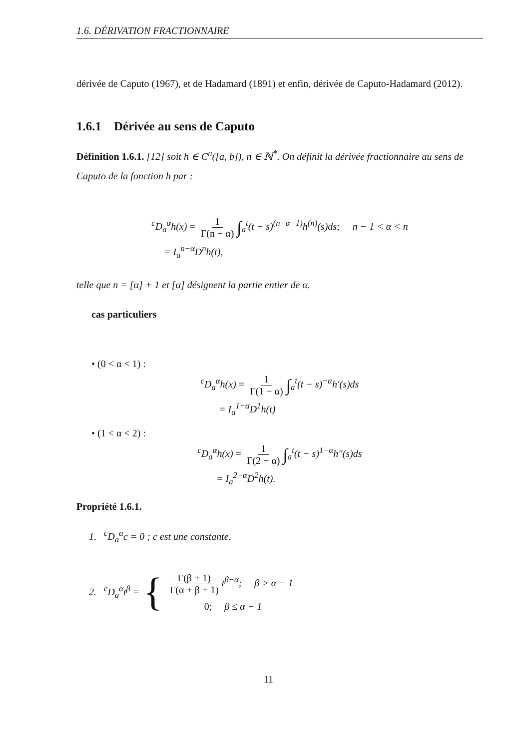1.6. DÉRIVATION FRACTIONNAIRE
dérivée de Caputo (1967), et de Hadamard (1891) et enfin, dérivée de Caputo-Hadamard (2012).
1.6.1 Dérivée au sens de Caputo
Définition 1.6.1. [12] soit h ∈ C<sup>n</sup>([a, b]), n ∈ ℕ<sup>*</sup>. On définit la dérivée fractionnaire au sens de Caputo de la fonction h par :
<sup>c</sup> D<sub>a</sub><sup>α</sup>h(x) = 1 Γ(n − α) ∫<sub>a</sub><sup>t</sup>(t − s)<sup>(n−α−1)</sup>h<sup>(n)</sup>(s)ds; n − 1 < α < n
= I<sub>a</sub><sup>n−α</sup>D<sup>n</sup>h(t),
telle que n = [α] + 1 et [α] désignent la partie entier de α.
cas particuliers
• (0 < α < 1) :
<sup>c</sup> D<sub>a</sub><sup>α</sup>h(x) = 1 Γ(1 − α) ∫<sub>a</sub><sup>t</sup>(t − s)<sup>−α</sup>h′(s)ds
= I<sub>a</sub><sup>1−α</sup>D<sup>1</sup>h(t)
• (1 < α < 2) :
<sup>c</sup> D<sub>a</sub><sup>α</sup>h(x) = 1 Γ(2 − α) ∫<sub>a</sub><sup>t</sup>(t − s)<sup>1−α</sup>h″(s)ds
= I<sub>a</sub><sup>2−α</sup>D<sup>2</sup>h(t).
Propriété 1.6.1.
1. <sup>c</sup>D<sub>a</sub><sup>α</sup>c = 0 ; c est une constante.
2. <sup>c</sup>D<sub>a</sub><sup>α</sup>t<sup>β</sup> = {
Γ(β + 1) Γ(α + β + 1) t<sup>β−α</sup>; β > α − 1
0; β ≤ α − 1
11